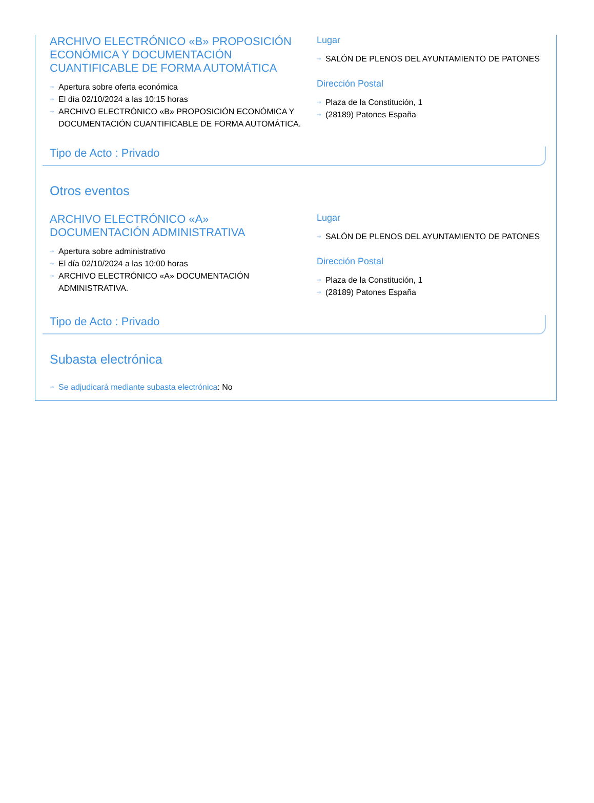ARCHIVO ELECTRÓNICO «B» PROPOSICIÓN ECONÓMICA Y DOCUMENTACIÓN CUANTIFICABLE DE FORMA AUTOMÁTICA
⇢ Apertura sobre oferta económica
⇢ El día 02/10/2024 a las 10:15 horas
⇢ ARCHIVO ELECTRÓNICO «B» PROPOSICIÓN ECONÓMICA Y DOCUMENTACIÓN CUANTIFICABLE DE FORMA AUTOMÁTICA.
Lugar
⇢ SALÓN DE PLENOS DEL AYUNTAMIENTO DE PATONES
Dirección Postal
⇢ Plaza de la Constitución, 1
⇢ (28189) Patones España
Tipo de Acto : Privado
Otros eventos
ARCHIVO ELECTRÓNICO «A» DOCUMENTACIÓN ADMINISTRATIVA
⇢ Apertura sobre administrativo
⇢ El día 02/10/2024 a las 10:00 horas
⇢ ARCHIVO ELECTRÓNICO «A» DOCUMENTACIÓN ADMINISTRATIVA.
Lugar
⇢ SALÓN DE PLENOS DEL AYUNTAMIENTO DE PATONES
Dirección Postal
⇢ Plaza de la Constitución, 1
⇢ (28189) Patones España
Tipo de Acto : Privado
Subasta electrónica
⇢ Se adjudicará mediante subasta electrónica: No